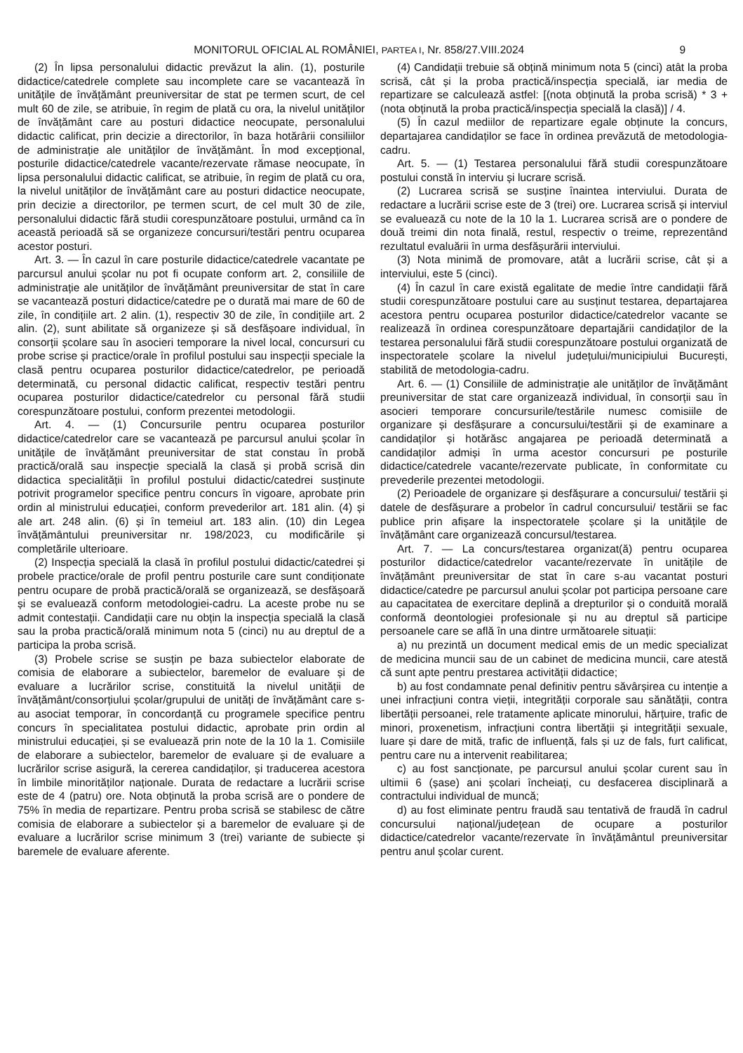MONITORUL OFICIAL AL ROMÂNIEI, PARTEA I, Nr. 858/27.VIII.2024 9
(2) În lipsa personalului didactic prevăzut la alin. (1), posturile didactice/catedrele complete sau incomplete care se vacantează în unitățile de învățământ preuniversitar de stat pe termen scurt, de cel mult 60 de zile, se atribuie, în regim de plată cu ora, la nivelul unităților de învățământ care au posturi didactice neocupate, personalului didactic calificat, prin decizie a directorilor, în baza hotărârii consiliilor de administrație ale unităților de învățământ. În mod excepțional, posturile didactice/catedrele vacante/rezervate rămase neocupate, în lipsa personalului didactic calificat, se atribuie, în regim de plată cu ora, la nivelul unităților de învățământ care au posturi didactice neocupate, prin decizie a directorilor, pe termen scurt, de cel mult 30 de zile, personalului didactic fără studii corespunzătoare postului, urmând ca în această perioadă să se organizeze concursuri/testări pentru ocuparea acestor posturi.
Art. 3. — În cazul în care posturile didactice/catedrele vacantate pe parcursul anului școlar nu pot fi ocupate conform art. 2, consiliile de administrație ale unităților de învățământ preuniversitar de stat în care se vacantează posturi didactice/catedre pe o durată mai mare de 60 de zile, în condițiile art. 2 alin. (1), respectiv 30 de zile, în condițiile art. 2 alin. (2), sunt abilitate să organizeze și să desfășoare individual, în consorții școlare sau în asocieri temporare la nivel local, concursuri cu probe scrise și practice/orale în profilul postului sau inspecții speciale la clasă pentru ocuparea posturilor didactice/catedrelor, pe perioadă determinată, cu personal didactic calificat, respectiv testări pentru ocuparea posturilor didactice/catedrelor cu personal fără studii corespunzătoare postului, conform prezentei metodologii.
Art. 4. — (1) Concursurile pentru ocuparea posturilor didactice/catedrelor care se vacantează pe parcursul anului școlar în unitățile de învățământ preuniversitar de stat constau în probă practică/orală sau inspecție specială la clasă și probă scrisă din didactica specialității în profilul postului didactic/catedrei susținute potrivit programelor specifice pentru concurs în vigoare, aprobate prin ordin al ministrului educației, conform prevederilor art. 181 alin. (4) și ale art. 248 alin. (6) și în temeiul art. 183 alin. (10) din Legea învățământului preuniversitar nr. 198/2023, cu modificările și completările ulterioare.
(2) Inspecția specială la clasă în profilul postului didactic/catedrei și probele practice/orale de profil pentru posturile care sunt condiționate pentru ocupare de probă practică/orală se organizează, se desfășoară și se evaluează conform metodologiei-cadru. La aceste probe nu se admit contestații. Candidații care nu obțin la inspecția specială la clasă sau la proba practică/orală minimum nota 5 (cinci) nu au dreptul de a participa la proba scrisă.
(3) Probele scrise se susțin pe baza subiectelor elaborate de comisia de elaborare a subiectelor, baremelor de evaluare și de evaluare a lucrărilor scrise, constituită la nivelul unității de învățământ/consorțiului școlar/grupului de unități de învățământ care s-au asociat temporar, în concordanță cu programele specifice pentru concurs în specialitatea postului didactic, aprobate prin ordin al ministrului educației, și se evaluează prin note de la 10 la 1. Comisiile de elaborare a subiectelor, baremelor de evaluare și de evaluare a lucrărilor scrise asigură, la cererea candidaților, și traducerea acestora în limbile minorităților naționale. Durata de redactare a lucrării scrise este de 4 (patru) ore. Nota obținută la proba scrisă are o pondere de 75% în media de repartizare. Pentru proba scrisă se stabilesc de către comisia de elaborare a subiectelor și a baremelor de evaluare și de evaluare a lucrărilor scrise minimum 3 (trei) variante de subiecte și baremele de evaluare aferente.
(4) Candidații trebuie să obțină minimum nota 5 (cinci) atât la proba scrisă, cât și la proba practică/inspecția specială, iar media de repartizare se calculează astfel: [(nota obținută la proba scrisă) * 3 + (nota obținută la proba practică/inspecția specială la clasă)] / 4.
(5) În cazul mediilor de repartizare egale obținute la concurs, departajarea candidaților se face în ordinea prevăzută de metodologia-cadru.
Art. 5. — (1) Testarea personalului fără studii corespunzătoare postului constă în interviu și lucrare scrisă.
(2) Lucrarea scrisă se susține înaintea interviului. Durata de redactare a lucrării scrise este de 3 (trei) ore. Lucrarea scrisă și interviul se evaluează cu note de la 10 la 1. Lucrarea scrisă are o pondere de două treimi din nota finală, restul, respectiv o treime, reprezentând rezultatul evaluării în urma desfășurării interviului.
(3) Nota minimă de promovare, atât a lucrării scrise, cât și a interviului, este 5 (cinci).
(4) În cazul în care există egalitate de medie între candidații fără studii corespunzătoare postului care au susținut testarea, departajarea acestora pentru ocuparea posturilor didactice/catedrelor vacante se realizează în ordinea corespunzătoare departajării candidaților de la testarea personalului fără studii corespunzătoare postului organizată de inspectoratele școlare la nivelul județului/municipiului București, stabilită de metodologia-cadru.
Art. 6. — (1) Consiliile de administrație ale unităților de învățământ preuniversitar de stat care organizează individual, în consorții sau în asocieri temporare concursurile/testările numesc comisiile de organizare și desfășurare a concursului/testării și de examinare a candidaților și hotărăsc angajarea pe perioadă determinată a candidaților admiși în urma acestor concursuri pe posturile didactice/catedrele vacante/rezervate publicate, în conformitate cu prevederile prezentei metodologii.
(2) Perioadele de organizare și desfășurare a concursului/ testării și datele de desfășurare a probelor în cadrul concursului/ testării se fac publice prin afișare la inspectoratele școlare și la unitățile de învățământ care organizează concursul/testarea.
Art. 7. — La concurs/testarea organizat(ă) pentru ocuparea posturilor didactice/catedrelor vacante/rezervate în unitățile de învățământ preuniversitar de stat în care s-au vacantat posturi didactice/catedre pe parcursul anului școlar pot participa persoane care au capacitatea de exercitare deplină a drepturilor și o conduită morală conformă deontologiei profesionale și nu au dreptul să participe persoanele care se află în una dintre următoarele situații:
a) nu prezintă un document medical emis de un medic specializat de medicina muncii sau de un cabinet de medicina muncii, care atestă că sunt apte pentru prestarea activității didactice;
b) au fost condamnate penal definitiv pentru săvârșirea cu intenție a unei infracțiuni contra vieții, integrității corporale sau sănătății, contra libertății persoanei, rele tratamente aplicate minorului, hărțuire, trafic de minori, proxenetism, infracțiuni contra libertății și integrității sexuale, luare și dare de mită, trafic de influență, fals și uz de fals, furt calificat, pentru care nu a intervenit reabilitarea;
c) au fost sancționate, pe parcursul anului școlar curent sau în ultimii 6 (șase) ani școlari încheiați, cu desfacerea disciplinară a contractului individual de muncă;
d) au fost eliminate pentru fraudă sau tentativă de fraudă în cadrul concursului național/județean de ocupare a posturilor didactice/catedrelor vacante/rezervate în învățământul preuniversitar pentru anul școlar curent.